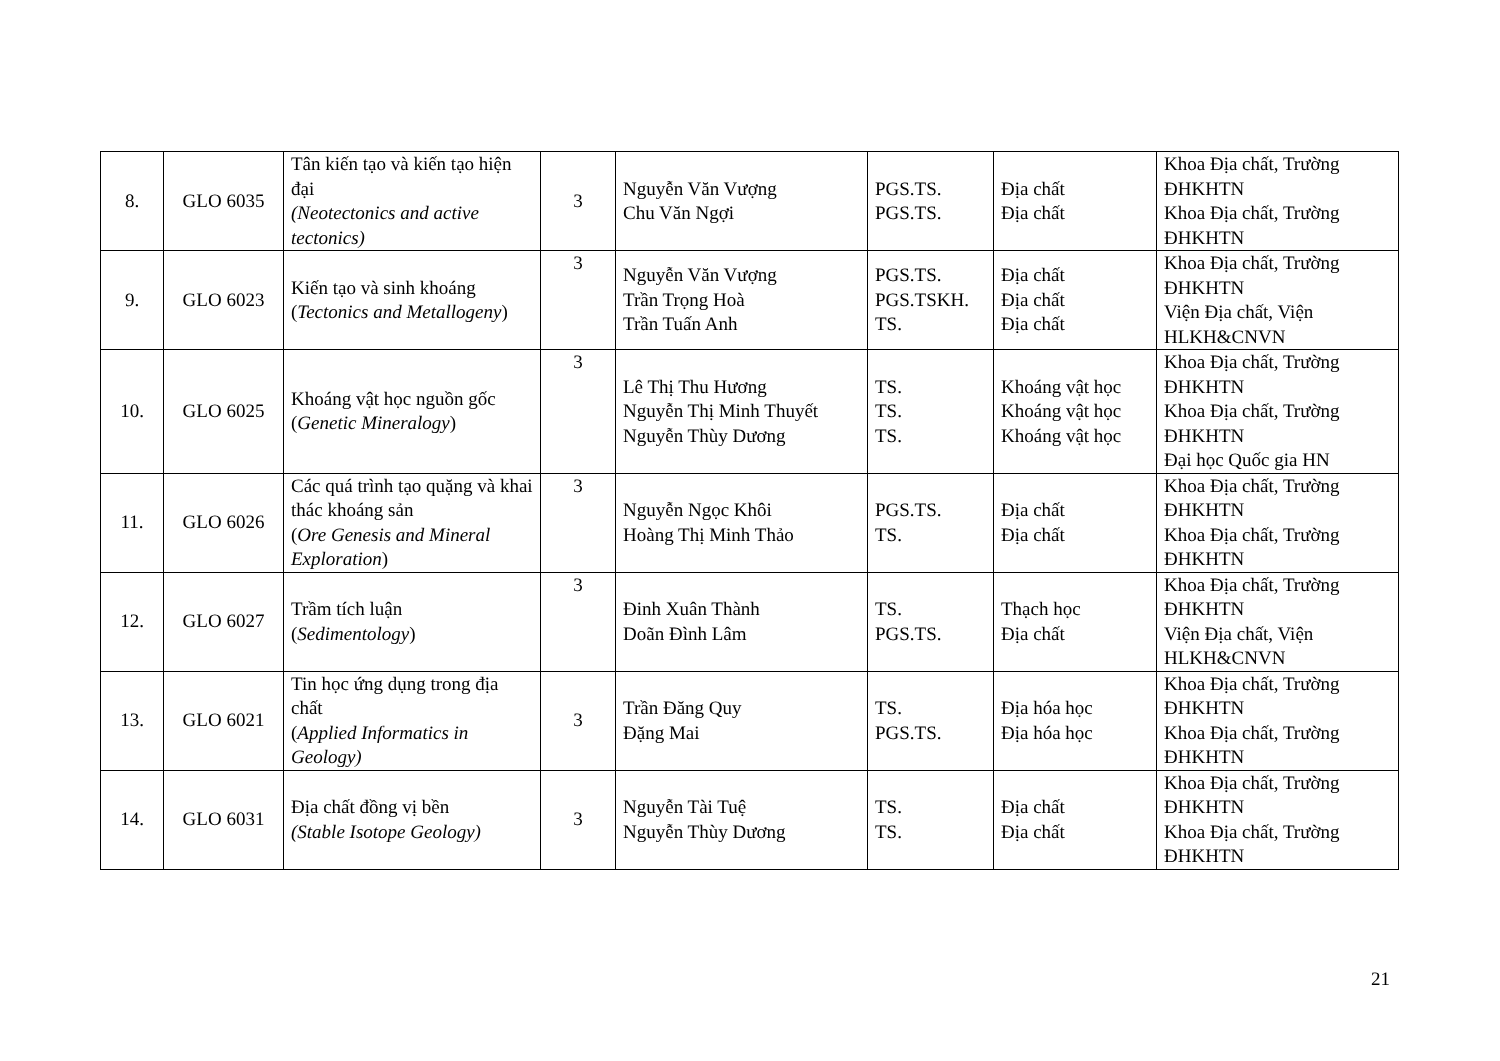| 8. | GLO 6035 | Tân kiến tạo và kiến tạo hiện đại (Neotectonics and active tectonics) | 3 | Nguyễn Văn Vượng Chu Văn Ngợi | PGS.TS. PGS.TS. | Địa chất Địa chất | Khoa Địa chất, Trường ĐHKHTN Khoa Địa chất, Trường ĐHKHTN |
| 9. | GLO 6023 | Kiến tạo và sinh khoáng ( Tectonics and Metallogeny ) | 3 | Nguyễn Văn Vượng Trần Trọng Hoà Trần Tuấn Anh | PGS.TS. PGS.TSKH. TS. | Địa chất Địa chất Địa chất | Khoa Địa chất, Trường ĐHKHTN Viện Địa chất, Viện HLKH&CNVN |
| 10. | GLO 6025 | Khoáng vật học nguồn gốc ( Genetic Mineralogy ) | 3 | Lê Thị Thu Hương Nguyễn Thị Minh Thuyết Nguyễn Thùy Dương | TS. TS. TS. | Khoáng vật học Khoáng vật học Khoáng vật học | Khoa Địa chất, Trường ĐHKHTN Khoa Địa chất, Trường ĐHKHTN Đại học Quốc gia HN |
| 11. | GLO 6026 | Các quá trình tạo quặng và khai thác khoáng sản ( Ore Genesis and Mineral Exploration ) | 3 | Nguyễn Ngọc Khôi Hoàng Thị Minh Thảo | PGS.TS. TS. | Địa chất Địa chất | Khoa Địa chất, Trường ĐHKHTN Khoa Địa chất, Trường ĐHKHTN |
| 12. | GLO 6027 | Trầm tích luận ( Sedimentology ) | 3 | Đinh Xuân Thành Doãn Đình Lâm | TS. PGS.TS. | Thạch học Địa chất | Khoa Địa chất, Trường ĐHKHTN Viện Địa chất, Viện HLKH&CNVN |
| 13. | GLO 6021 | Tin học ứng dụng trong địa chất ( Applied Informatics in Geology) | 3 | Trần Đăng Quy Đặng Mai | TS. PGS.TS. | Địa hóa học Địa hóa học | Khoa Địa chất, Trường ĐHKHTN Khoa Địa chất, Trường ĐHKHTN |
| 14. | GLO 6031 | Địa chất đồng vị bền (Stable Isotope Geology) | 3 | Nguyễn Tài Tuệ Nguyễn Thùy Dương | TS. TS. | Địa chất Địa chất | Khoa Địa chất, Trường ĐHKHTN Khoa Địa chất, Trường ĐHKHTN |
21